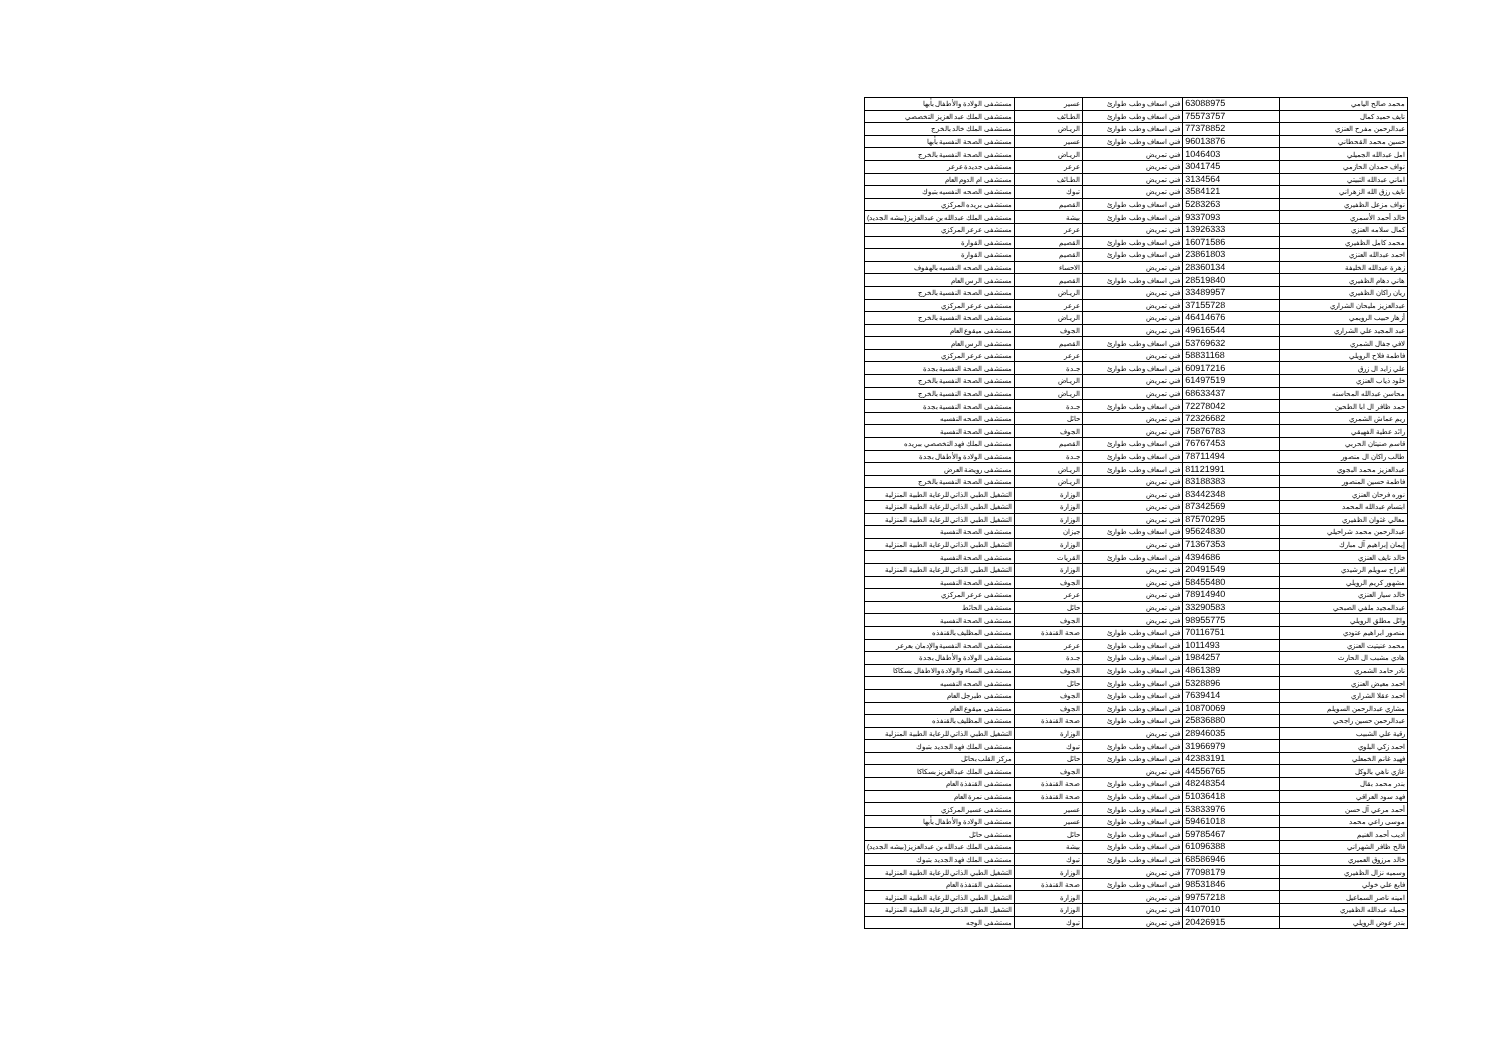| محمد صالح اليامي | 63088975 | فني اسعاف وطب طوارئ | عسير | مستشفى الولادة والأطفال بأبها |
| نايف حميد كمال | 75573757 | فني اسعاف وطب طوارئ | الطـائف | مستشفى الملك عبد العزيز التخصصي |
| عبدالرحمن مفرح العنزي | 77378852 | فني اسعاف وطب طوارئ | الريـاض | مستشفى الملك خالد بالخرج |
| حسين محمد القحطاني | 96013876 | فني اسعاف وطب طوارئ | عسير | مستشفى الصحة النفسية بأبها |
| امل عبدالله الجميلي | 1046403 | فني تمريض | الريـاض | مستشفى الصحة النفسية بالخرج |
| نواف حمدان الحازمي | 3041745 | فني تمريض | عرعر | مستشفى جديدة عرعر |
| اماني عبدالله الثبيتي | 3134564 | فني تمريض | الطـائف | مستشفى ام الدوم العام |
| نايف رزق الله الزهراني | 3584121 | فني تمريض | تبوك | مستشفى الصحه النفسيه بتبوك |
| نواف مزعل الظفيري | 5283263 | فني اسعاف وطب طوارئ | القصيم | مستشفى بريده المركزي |
| خالد أحمد الأسمري | 9337093 | فني اسعاف وطب طوارئ | بيشة | مستشفى الملك عبدالله بن عبدالعزيز(بيشه الجديد) |
| كمال سلامه العنزي | 13926333 | فني تمريض | عرعر | مستشفى عرعر المركزي |
| محمد كامل الظفيري | 16071586 | فني اسعاف وطب طوارئ | القصيم | مستشفى القوارة |
| احمد عبدالله العنزي | 23861803 | فني اسعاف وطب طوارئ | القصيم | مستشفى القوارة |
| زهرة عبدالله الخليفة | 28360134 | فني تمريض | الاحساء | مستشفى الصحه النفسيه بالهفوف |
| هاني دهام الظفيري | 28519840 | فني اسعاف وطب طوارئ | القصيم | مستشفى الرس العام |
| ريان راكان الظفيري | 33489957 | فني تمريض | الريـاض | مستشفى الصحة النفسية بالخرج |
| عبدالعزيز مليحان الشراري | 37155728 | فني تمريض | عرعر | مستشفى عرعر المركزي |
| أزهار حبيب الرويمي | 46414676 | فني تمريض | الريـاض | مستشفى الصحة النفسية بالخرج |
| عبد المجيد علي الشراري | 49616544 | فني تمريض | الجوف | مستشفى ميقوع العام |
| لافي جفال الشمري | 53769632 | فني اسعاف وطب طوارئ | القصيم | مستشفى الرس العام |
| فاطمة فلاح الرويلي | 58831168 | فني تمريض | عرعر | مستشفى عرعر المركزي |
| علي زايد ال زرق | 60917216 | فني اسعاف وطب طوارئ | جـدة | مستشفى الصحة النفسية بجدة |
| خلود ذياب العنزي | 61497519 | فني تمريض | الريـاض | مستشفى الصحة النفسية بالخرج |
| محاسن عبدالله المحاسنه | 68633437 | فني تمريض | الريـاض | مستشفى الصحة النفسية بالخرج |
| حمد ظافر ال ابا الطحين | 72278042 | فني اسعاف وطب طوارئ | جـدة | مستشفى الصحة النفسية بجدة |
| ريم عماش الشمري | 72326682 | فني تمريض | حائل | مستشفى الصحه النفسيه |
| رائد عطية الفهيقي | 75876783 | فني تمريض | الجوف | مستشفى الصحة النفسية |
| قاسم صنيتان الحربي | 76767453 | فني اسعاف وطب طوارئ | القصيم | مستشفى الملك فهد التخصصي ببريده |
| طالب راكان ال منصور | 78711494 | فني اسعاف وطب طوارئ | جـدة | مستشفى الولادة والأطفال بجدة |
| عبدالعزيز محمد البجوي | 81121991 | فني اسعاف وطب طوارئ | الريـاض | مستشفى رويضة العرض |
| فاطمة حسين المنصور | 83188383 | فني تمريض | الريـاض | مستشفى الصحة النفسية بالخرج |
| نوره فرحان العنزي | 83442348 | فني تمريض | الوزارة | التشغيل الطبي الذاتي للرعاية الطبية المنزلية |
| ابتسام عبدالله المحمد | 87342569 | فني تمريض | الوزارة | التشغيل الطبي الذاتي للرعاية الطبية المنزلية |
| معالي غثوان الظفيري | 87570295 | فني تمريض | الوزارة | التشغيل الطبي الذاتي للرعاية الطبية المنزلية |
| عبدالرحمن محمد شراحيلي | 95624830 | فني اسعاف وطب طوارئ | جيزان | مستشفى الصحة النفسية |
| إيمان إبراهيم آل مبارك | 71367353 | فني تمريض | الوزارة | التشغيل الطبي الذاتي للرعاية الطبية المنزلية |
| خالد نايف العنزي | 4394686 | فني اسعاف وطب طوارئ | القريات | مستشفى الصحة النفسية |
| افراح سويلم الرشيدي | 20491549 | فني تمريض | الوزارة | التشغيل الطبي الذاتي للرعاية الطبية المنزلية |
| مشهور كريم الرويلي | 58455480 | فني تمريض | الجوف | مستشفى الصحة النفسية |
| خالد سيار العنزي | 78914940 | فني تمريض | عرعر | مستشفى عرعر المركزي |
| عبدالمجيد ملفي الصبحي | 33290583 | فني تمريض | حائل | مستشفى الحائط |
| وائل مطلق الرويلي | 98955775 | فني تمريض | الجوف | مستشفى الصحة النفسية |
| منصور ابراهيم عتودي | 70116751 | فني اسعاف وطب طوارئ | صحة القنفذة | مستشفى المظليف بالقنفذه |
| محمد عنيتيت العنزي | 1011493 | فني اسعاف وطب طوارئ | عرعر | مستشفى الصحة النفسية والإدمان بعرعر |
| هادي مشبب ال الحارث | 1984257 | فني اسعاف وطب طوارئ | جـدة | مستشفى الولادة والأطفال بجدة |
| نادر حامد الشمري | 4861389 | فني اسعاف وطب طوارئ | الجوف | مستشفى النساء والولادة والاطفال بسكاكا |
| احمد معيض العنزي | 5328896 | فني اسعاف وطب طوارئ | حائل | مستشفى الصحه النفسيه |
| احمد عقلا الشراري | 7639414 | فني اسعاف وطب طوارئ | الجوف | مستشفى طبرجل العام |
| مشاري عبدالرحمن السويلم | 10870069 | فني اسعاف وطب طوارئ | الجوف | مستشفى ميقوع العام |
| عبدالرحمن حسين راجحي | 25836880 | فني اسعاف وطب طوارئ | صحة القنفذة | مستشفى المظليف بالقنفذه |
| رقية علي الشبيب | 28946035 | فني تمريض | الوزارة | التشغيل الطبي الذاتي للرعاية الطبية المنزلية |
| احمد زكي البلوي | 31966979 | فني اسعاف وطب طوارئ | تبوك | مستشفى الملك فهد الجديد بتبوك |
| فهيد غانم الخمعلي | 42383191 | فني اسعاف وطب طوارئ | حائل | مركز القلب بحائل |
| غازي ناهي بالوكل | 44556765 | فني تمريض | الجوف | مستشفى الملك عبدالعزيز بسكاكا |
| بندر محمد بقال | 48248354 | فني اسعاف وطب طوارئ | صحة القنفذة | مستشفى القنفذة العام |
| فهد سود العراقي | 51036418 | فني اسعاف وطب طوارئ | صحة القنفذة | مستشفى نمرة العام |
| أحمد مرعي آل حسن | 53833976 | فني اسعاف وطب طوارئ | عسير | مستشفى عسير المركزي |
| موسى راعي محمد | 59461018 | فني اسعاف وطب طوارئ | عسير | مستشفى الولادة والأطفال بأبها |
| اديب أحمد الغنيم | 59785467 | فني اسعاف وطب طوارئ | حائل | مستشفى حائل |
| فالح ظافر الشهراني | 61096388 | فني اسعاف وطب طوارئ | بيشة | مستشفى الملك عبدالله بن عبدالعزيز(بيشه الجديد) |
| خالد مرزوق العميري | 68586946 | فني اسعاف وطب طوارئ | تبوك | مستشفى الملك فهد الجديد بتبوك |
| وسميه نزال الظفيري | 77098179 | فني تمريض | الوزارة | التشغيل الطبي الذاتي للرعاية الطبية المنزلية |
| فايع علي خولي | 98531846 | فني اسعاف وطب طوارئ | صحة القنفذة | مستشفى القنفذة العام |
| امينه ناصر السماعيل | 99757218 | فني تمريض | الوزارة | التشغيل الطبي الذاتي للرعاية الطبية المنزلية |
| جميله عبدالله الظفيري | 4107010 | فني تمريض | الوزارة | التشغيل الطبي الذاتي للرعاية الطبية المنزلية |
| بندر عوض الرويلي | 20426915 | فني تمريض | تبوك | مستشفى الوجه |